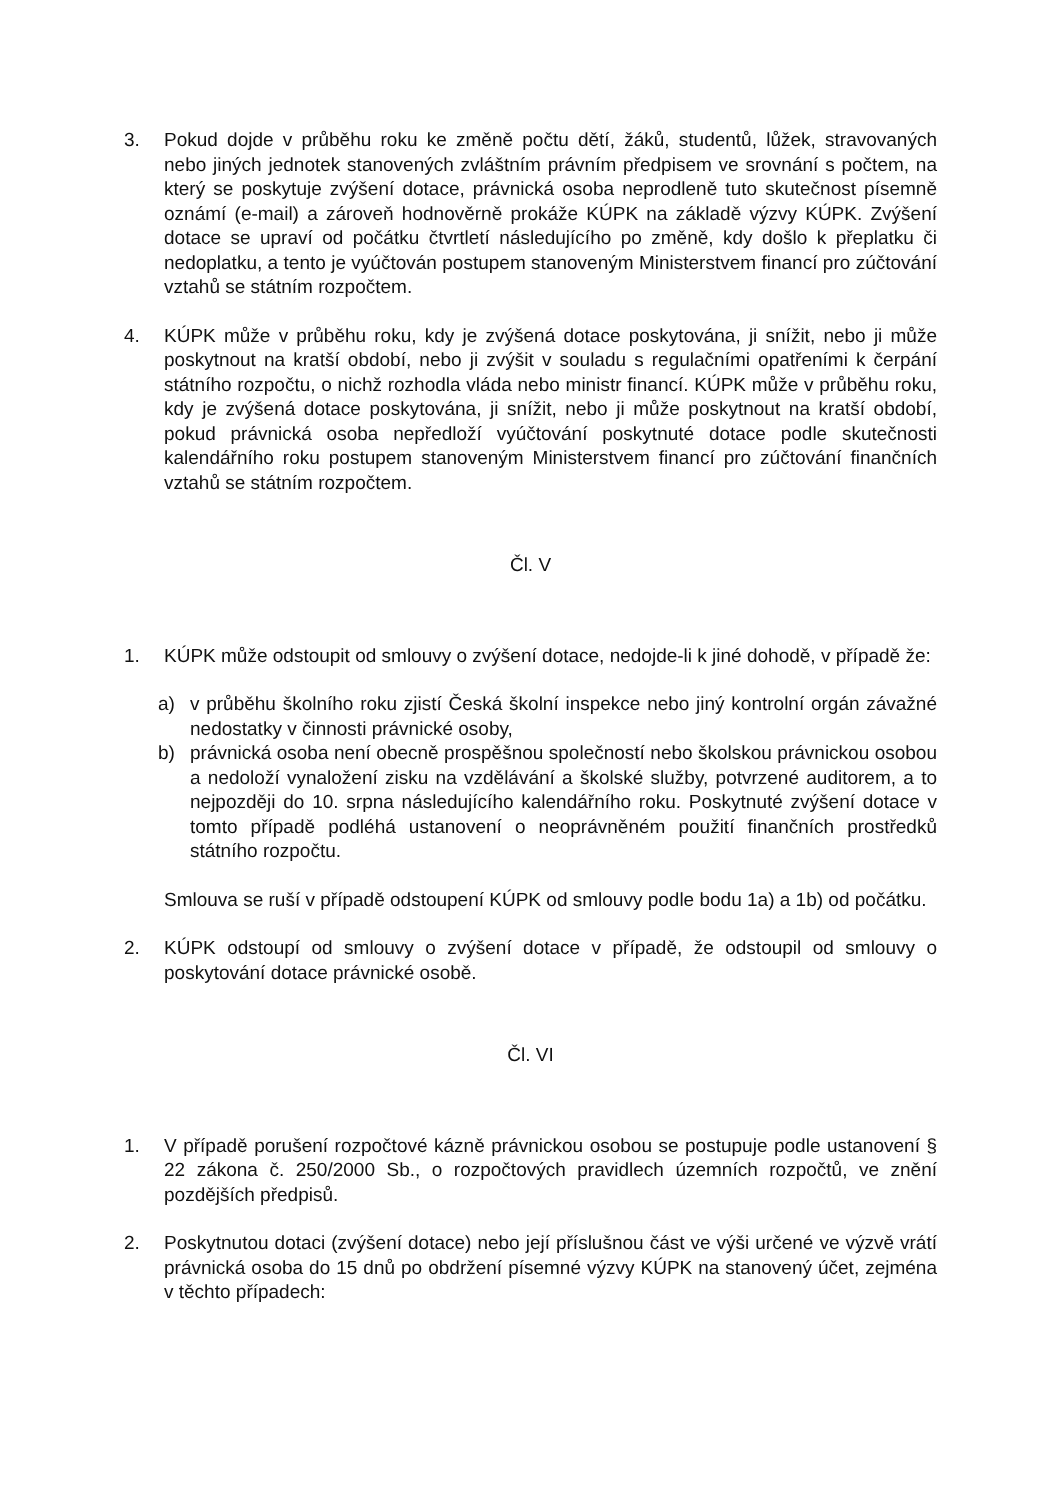3. Pokud dojde v průběhu roku ke změně počtu dětí, žáků, studentů, lůžek, stravovaných nebo jiných jednotek stanovených zvláštním právním předpisem ve srovnání s počtem, na který se poskytuje zvýšení dotace, právnická osoba neprodleně tuto skutečnost písemně oznámí (e-mail) a zároveň hodnověrně prokáže KÚPK na základě výzvy KÚPK. Zvýšení dotace se upraví od počátku čtvrtletí následujícího po změně, kdy došlo k přeplatku či nedoplatku, a tento je vyúčtován postupem stanoveným Ministerstvem financí pro zúčtování vztahů se státním rozpočtem.
4. KÚPK může v průběhu roku, kdy je zvýšená dotace poskytována, ji snížit, nebo ji může poskytnout na kratší období, nebo ji zvýšit v souladu s regulačními opatřeními k čerpání státního rozpočtu, o nichž rozhodla vláda nebo ministr financí. KÚPK může v průběhu roku, kdy je zvýšená dotace poskytována, ji snížit, nebo ji může poskytnout na kratší období, pokud právnická osoba nepředloží vyúčtování poskytnuté dotace podle skutečnosti kalendářního roku postupem stanoveným Ministerstvem financí pro zúčtování finančních vztahů se státním rozpočtem.
Čl. V
1. KÚPK může odstoupit od smlouvy o zvýšení dotace, nedojde-li k jiné dohodě, v případě že:
a) v průběhu školního roku zjistí Česká školní inspekce nebo jiný kontrolní orgán závažné nedostatky v činnosti právnické osoby,
b) právnická osoba není obecně prospěšnou společností nebo školskou právnickou osobou a nedoloží vynaložení zisku na vzdělávání a školské služby, potvrzené auditorem, a to nejpozději do 10. srpna následujícího kalendářního roku. Poskytnuté zvýšení dotace v tomto případě podléhá ustanovení o neoprávněném použití finančních prostředků státního rozpočtu.
Smlouva se ruší v případě odstoupení KÚPK od smlouvy podle bodu 1a) a 1b) od počátku.
2. KÚPK odstoupí od smlouvy o zvýšení dotace v případě, že odstoupil od smlouvy o poskytování dotace právnické osobě.
Čl. VI
1. V případě porušení rozpočtové kázně právnickou osobou se postupuje podle ustanovení § 22 zákona č. 250/2000 Sb., o rozpočtových pravidlech územních rozpočtů, ve znění pozdějších předpisů.
2. Poskytnutou dotaci (zvýšení dotace) nebo její příslušnou část ve výši určené ve výzvě vrátí právnická osoba do 15 dnů po obdržení písemné výzvy KÚPK na stanovený účet, zejména v těchto případech: